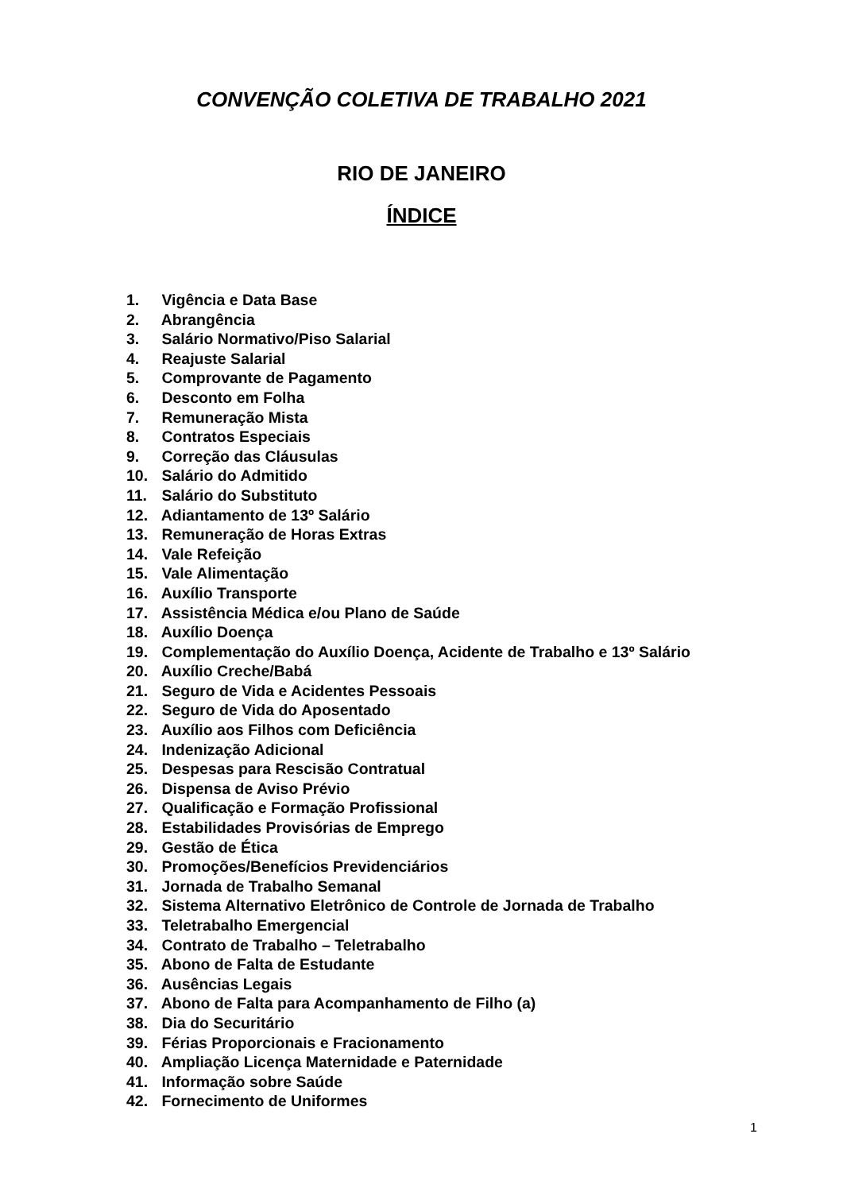CONVENÇÃO COLETIVA DE TRABALHO 2021
RIO DE JANEIRO
ÍNDICE
1. Vigência e Data Base
2. Abrangência
3. Salário Normativo/Piso Salarial
4. Reajuste Salarial
5. Comprovante de Pagamento
6. Desconto em Folha
7. Remuneração Mista
8. Contratos Especiais
9. Correção das Cláusulas
10. Salário do Admitido
11. Salário do Substituto
12. Adiantamento de 13º Salário
13. Remuneração de Horas Extras
14. Vale Refeição
15. Vale Alimentação
16. Auxílio Transporte
17. Assistência Médica e/ou Plano de Saúde
18. Auxílio Doença
19. Complementação do Auxílio Doença, Acidente de Trabalho e 13º Salário
20. Auxílio Creche/Babá
21. Seguro de Vida e Acidentes Pessoais
22. Seguro de Vida do Aposentado
23. Auxílio aos Filhos com Deficiência
24. Indenização Adicional
25. Despesas para Rescisão Contratual
26. Dispensa de Aviso Prévio
27. Qualificação e Formação Profissional
28. Estabilidades Provisórias de Emprego
29. Gestão de Ética
30. Promoções/Benefícios Previdenciários
31. Jornada de Trabalho Semanal
32. Sistema Alternativo Eletrônico de Controle de Jornada de Trabalho
33. Teletrabalho Emergencial
34. Contrato de Trabalho – Teletrabalho
35. Abono de Falta de Estudante
36. Ausências Legais
37. Abono de Falta para Acompanhamento de Filho (a)
38. Dia do Securitário
39. Férias Proporcionais e Fracionamento
40. Ampliação Licença Maternidade e Paternidade
41. Informação sobre Saúde
42. Fornecimento de Uniformes
1